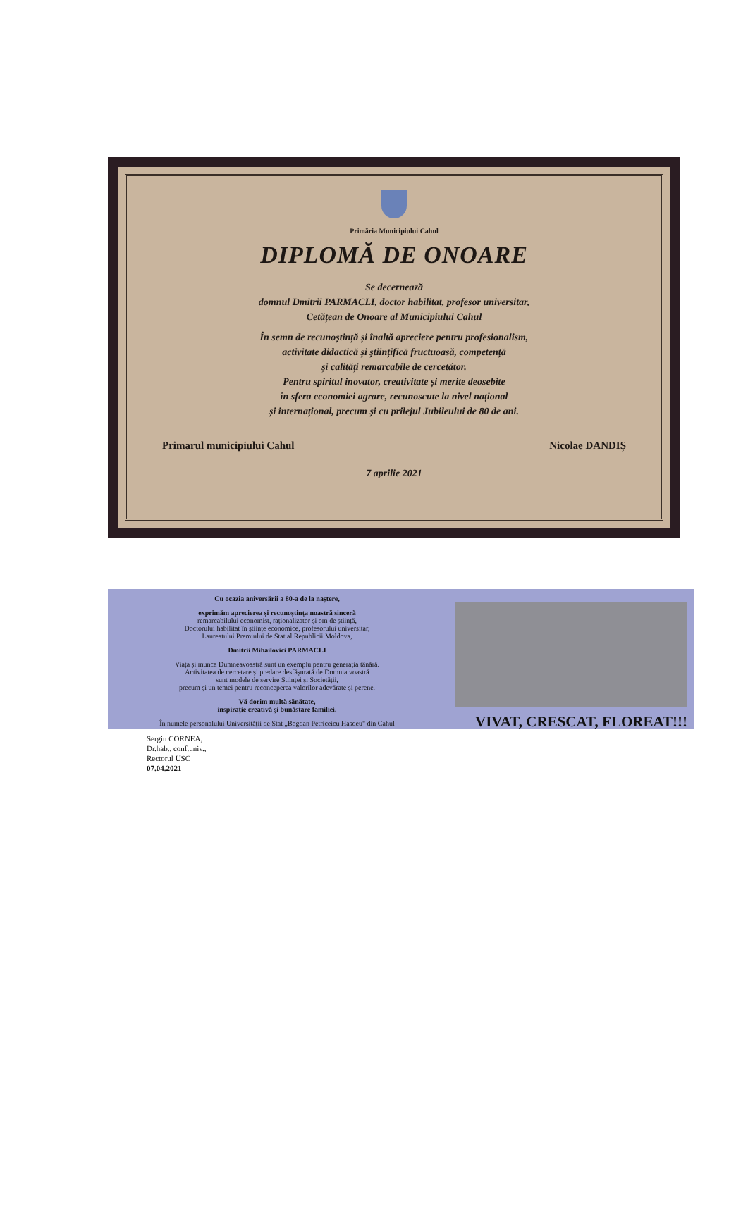Primăria Municipiului Cahul
DIPLOMĂ DE ONOARE
Se decernează
domnul Dmitrii PARMACLI, doctor habilitat, profesor universitar,
Cetățean de Onoare al Municipiului Cahul
În semn de recunoștință și înaltă apreciere pentru profesionalism,
activitate didactică și științifică fructuoasă, competență
și calități remarcabile de cercetător.
Pentru spiritul inovator, creativitate și merite deosebite
în sfera economiei agrare, recunoscute la nivel național
și internațional, precum și cu prilejul Jubileului de 80 de ani.
Primarul municipiului Cahul Nicolae DANDIȘ
7 aprilie 2021
Cu ocazia aniversării a 80-a de la naștere,
exprimăm aprecierea și recunoștința noastră sinceră
remarcabilului economist, raționalizator și om de știință,
Doctorului habilitat în științe economice, profesorului universitar,
Laureatului Premiului de Stat al Republicii Moldova,
Dmitrii Mihailovici PARMACLI
Viața și munca Dumneavoastră sunt un exemplu pentru generația tânără.
Activitatea de cercetare și predare desfășurată de Domnia voastră
sunt modele de servire Științei și Societății,
precum și un temei pentru reconceperea valorilor adevărate și perene.
Vă dorim multă sănătate,
inspirație creativă și bunăstare familiei.
În numele personalului Universității de Stat „Bogdan Petriceicu Hasdeu" din Cahul
Sergiu CORNEA,
Dr.hab., conf.univ.,
Rectorul USC
07.04.2021
VIVAT, CRESCAT, FLOREAT!!!